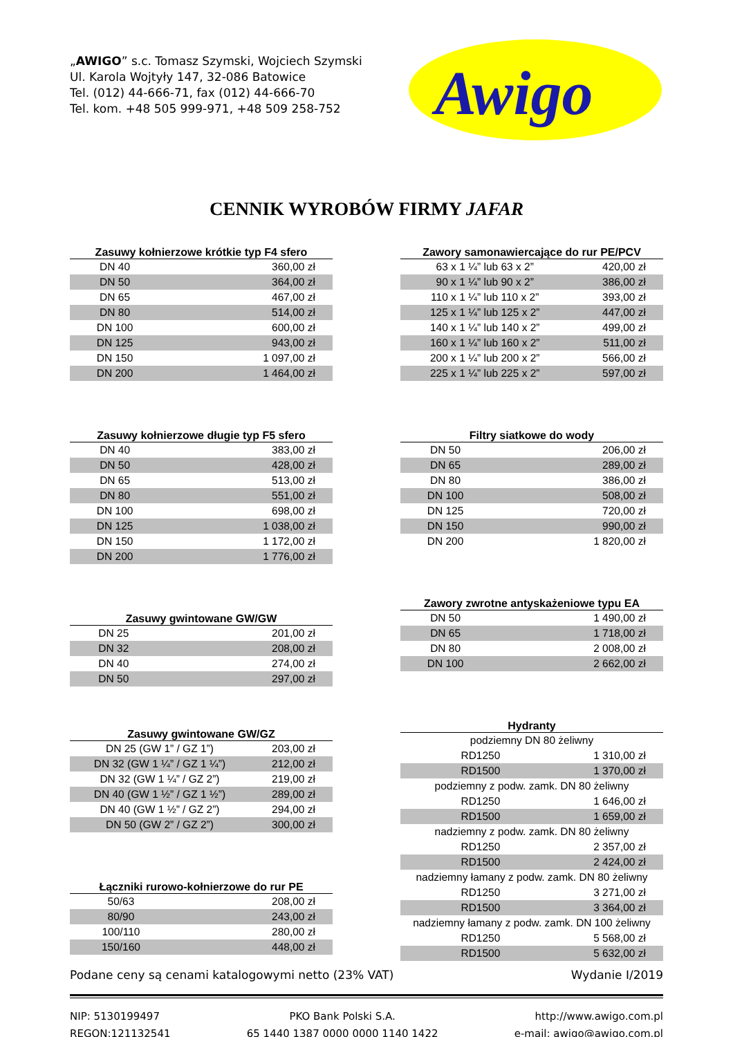„AWIGO” s.c. Tomasz Szymski, Wojciech Szymski
Ul. Karola Wojtyły 147, 32-086 Batowice
Tel. (012) 44-666-71, fax (012) 44-666-70
Tel. kom. +48 505 999-971, +48 509 258-752
Awigo
CENNIK WYROBÓW FIRMY JAFAR
| Zasuwy kołnierzowe krótkie typ F4 sfero | |
| --- | --- |
| DN 40 | 360,00 zł |
| DN 50 | 364,00 zł |
| DN 65 | 467,00 zł |
| DN 80 | 514,00 zł |
| DN 100 | 600,00 zł |
| DN 125 | 943,00 zł |
| DN 150 | 1 097,00 zł |
| DN 200 | 1 464,00 zł |
| Zasuwy kołnierzowe długie typ F5 sfero | |
| --- | --- |
| DN 40 | 383,00 zł |
| DN 50 | 428,00 zł |
| DN 65 | 513,00 zł |
| DN 80 | 551,00 zł |
| DN 100 | 698,00 zł |
| DN 125 | 1 038,00 zł |
| DN 150 | 1 172,00 zł |
| DN 200 | 1 776,00 zł |
| Zasuwy gwintowane GW/GW | |
| --- | --- |
| DN 25 | 201,00 zł |
| DN 32 | 208,00 zł |
| DN 40 | 274,00 zł |
| DN 50 | 297,00 zł |
| Zasuwy gwintowane GW/GZ | |
| --- | --- |
| DN 25 (GW 1” / GZ 1”) | 203,00 zł |
| DN 32 (GW 1 ¼” / GZ 1 ¼”) | 212,00 zł |
| DN 32 (GW 1 ¼” / GZ 2”) | 219,00 zł |
| DN 40 (GW 1 ½” / GZ 1 ½”) | 289,00 zł |
| DN 40 (GW 1 ½” / GZ 2”) | 294,00 zł |
| DN 50 (GW 2” / GZ 2”) | 300,00 zł |
| Łączniki rurowo-kołnierzowe do rur PE | |
| --- | --- |
| 50/63 | 208,00 zł |
| 80/90 | 243,00 zł |
| 100/110 | 280,00 zł |
| 150/160 | 448,00 zł |
| Zawory samonawiercające do rur PE/PCV | |
| --- | --- |
| 63 x 1 ¼” lub 63 x 2” | 420,00 zł |
| 90 x 1 ¼” lub 90 x 2” | 386,00 zł |
| 110 x 1 ¼” lub 110 x 2” | 393,00 zł |
| 125 x 1 ¼” lub 125 x 2” | 447,00 zł |
| 140 x 1 ¼” lub 140 x 2” | 499,00 zł |
| 160 x 1 ¼” lub 160 x 2” | 511,00 zł |
| 200 x 1 ¼” lub 200 x 2” | 566,00 zł |
| 225 x 1 ¼” lub 225 x 2” | 597,00 zł |
| Filtry siatkowe do wody | |
| --- | --- |
| DN 50 | 206,00 zł |
| DN 65 | 289,00 zł |
| DN 80 | 386,00 zł |
| DN 100 | 508,00 zł |
| DN 125 | 720,00 zł |
| DN 150 | 990,00 zł |
| DN 200 | 1 820,00 zł |
| Zawory zwrotne antyskażeniowe typu EA | |
| --- | --- |
| DN 50 | 1 490,00 zł |
| DN 65 | 1 718,00 zł |
| DN 80 | 2 008,00 zł |
| DN 100 | 2 662,00 zł |
| Hydranty | |
| --- | --- |
| podziemny DN 80 żeliwny | |
| RD1250 | 1 310,00 zł |
| RD1500 | 1 370,00 zł |
| podziemny z podw. zamk. DN 80 żeliwny | |
| RD1250 | 1 646,00 zł |
| RD1500 | 1 659,00 zł |
| nadziemny z podw. zamk. DN 80 żeliwny | |
| RD1250 | 2 357,00 zł |
| RD1500 | 2 424,00 zł |
| nadziemny łamany z podw. zamk. DN 80 żeliwny | |
| RD1250 | 3 271,00 zł |
| RD1500 | 3 364,00 zł |
| nadziemny łamany z podw. zamk. DN 100 żeliwny | |
| RD1250 | 5 568,00 zł |
| RD1500 | 5 632,00 zł |
Podane ceny są cenami katalogowymi netto (23% VAT) Wydanie I/2019
NIP: 5130199497
REGON:121132541 PKO Bank Polski S.A.
65 1440 1387 0000 0000 1140 1422 http://www.awigo.com.pl
e-mail: awigo@awigo.com.pl